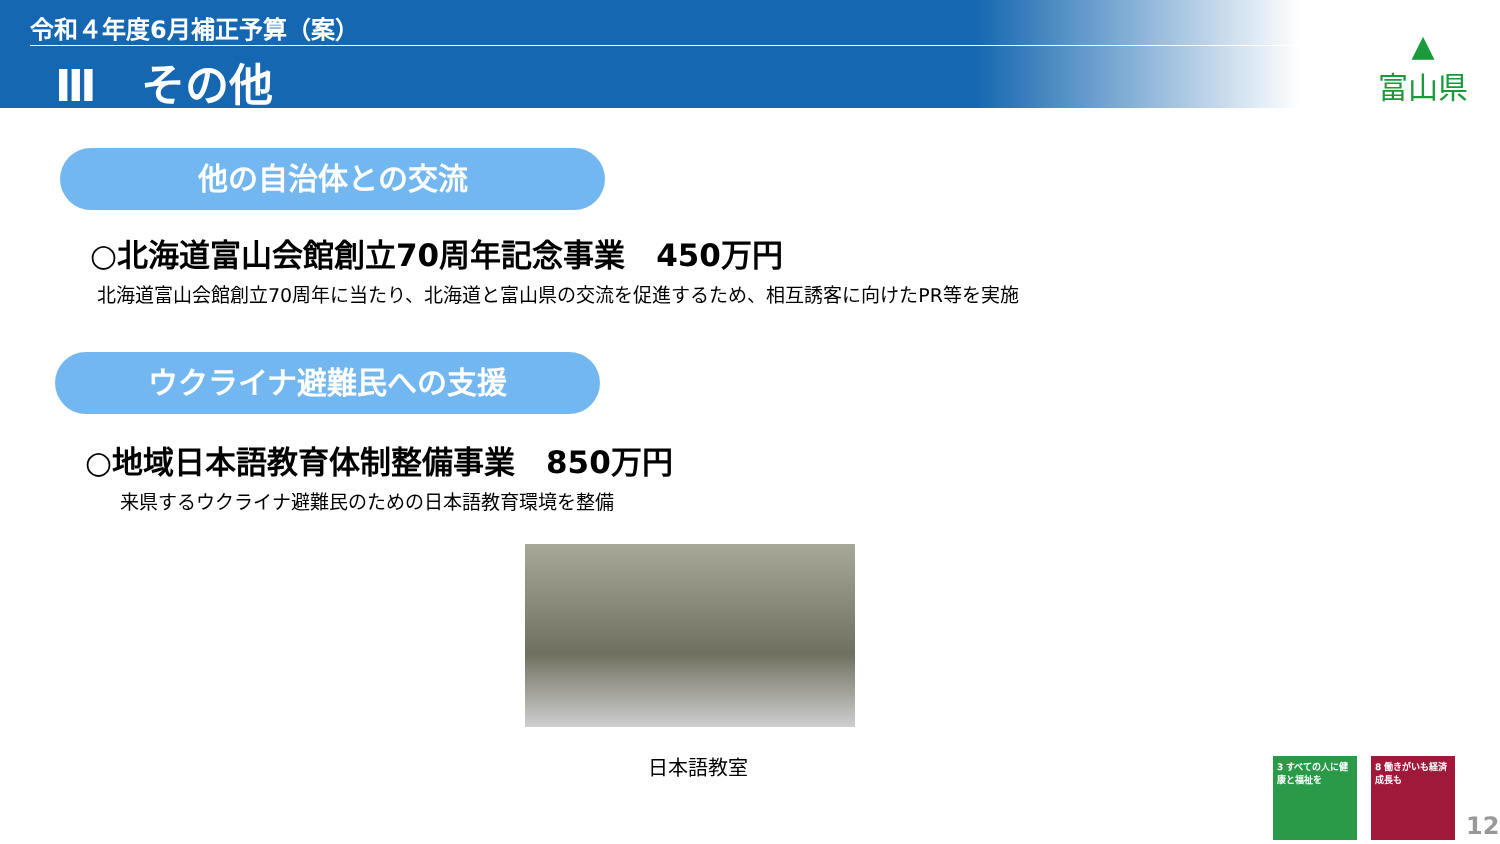令和４年度6月補正予算（案）
Ⅲ　その他
▲
富山県
他の自治体との交流
○北海道富山会館創立70周年記念事業　450万円
北海道富山会館創立70周年に当たり、北海道と富山県の交流を促進するため、相互誘客に向けたPR等を実施
ウクライナ避難民への支援
○地域日本語教育体制整備事業　850万円
来県するウクライナ避難民のための日本語教育環境を整備
日本語教室
3 すべての人に健康と福祉を
8 働きがいも経済成長も
12